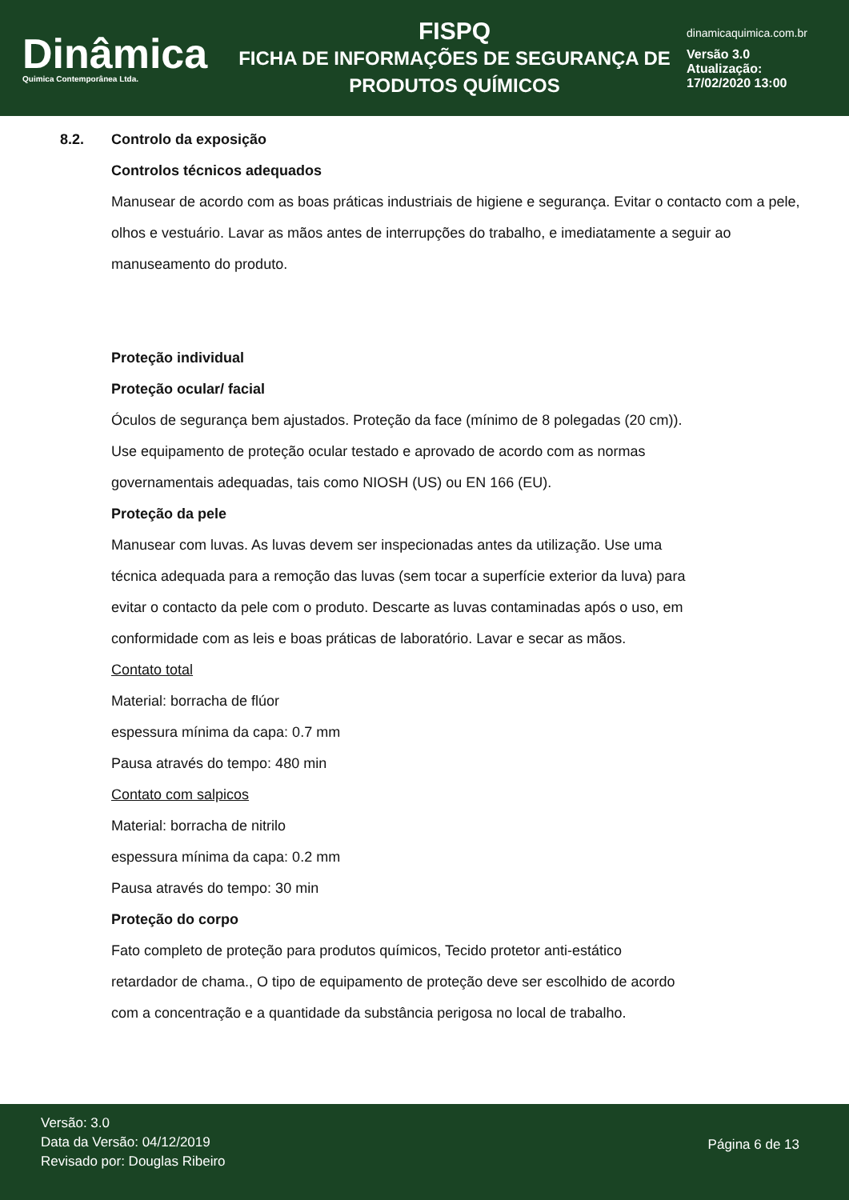Dinâmica
Quimica Contemporânea Ltda.
FISPQ
FICHA DE INFORMAÇÕES DE SEGURANÇA DE PRODUTOS QUÍMICOS
dinamicaquimica.com.br
Versão 3.0
Atualização:
17/02/2020 13:00
8.2. Controlo da exposição
Controlos técnicos adequados
Manusear de acordo com as boas práticas industriais de higiene e segurança. Evitar o contacto com a pele, olhos e vestuário. Lavar as mãos antes de interrupções do trabalho, e imediatamente a seguir ao manuseamento do produto.
Proteção individual
Proteção ocular/ facial
Óculos de segurança bem ajustados. Proteção da face (mínimo de 8 polegadas (20 cm)). Use equipamento de proteção ocular testado e aprovado de acordo com as normas governamentais adequadas, tais como NIOSH (US) ou EN 166 (EU).
Proteção da pele
Manusear com luvas. As luvas devem ser inspecionadas antes da utilização. Use uma técnica adequada para a remoção das luvas (sem tocar a superfície exterior da luva) para evitar o contacto da pele com o produto. Descarte as luvas contaminadas após o uso, em conformidade com as leis e boas práticas de laboratório. Lavar e secar as mãos.
Contato total
Material: borracha de flúor
espessura mínima da capa: 0.7 mm
Pausa através do tempo: 480 min
Contato com salpicos
Material: borracha de nitrilo
espessura mínima da capa: 0.2 mm
Pausa através do tempo: 30 min
Proteção do corpo
Fato completo de proteção para produtos químicos, Tecido protetor anti-estático retardador de chama., O tipo de equipamento de proteção deve ser escolhido de acordo com a concentração e a quantidade da substância perigosa no local de trabalho.
Versão: 3.0
Data da Versão: 04/12/2019
Revisado por: Douglas Ribeiro
Página 6 de 13